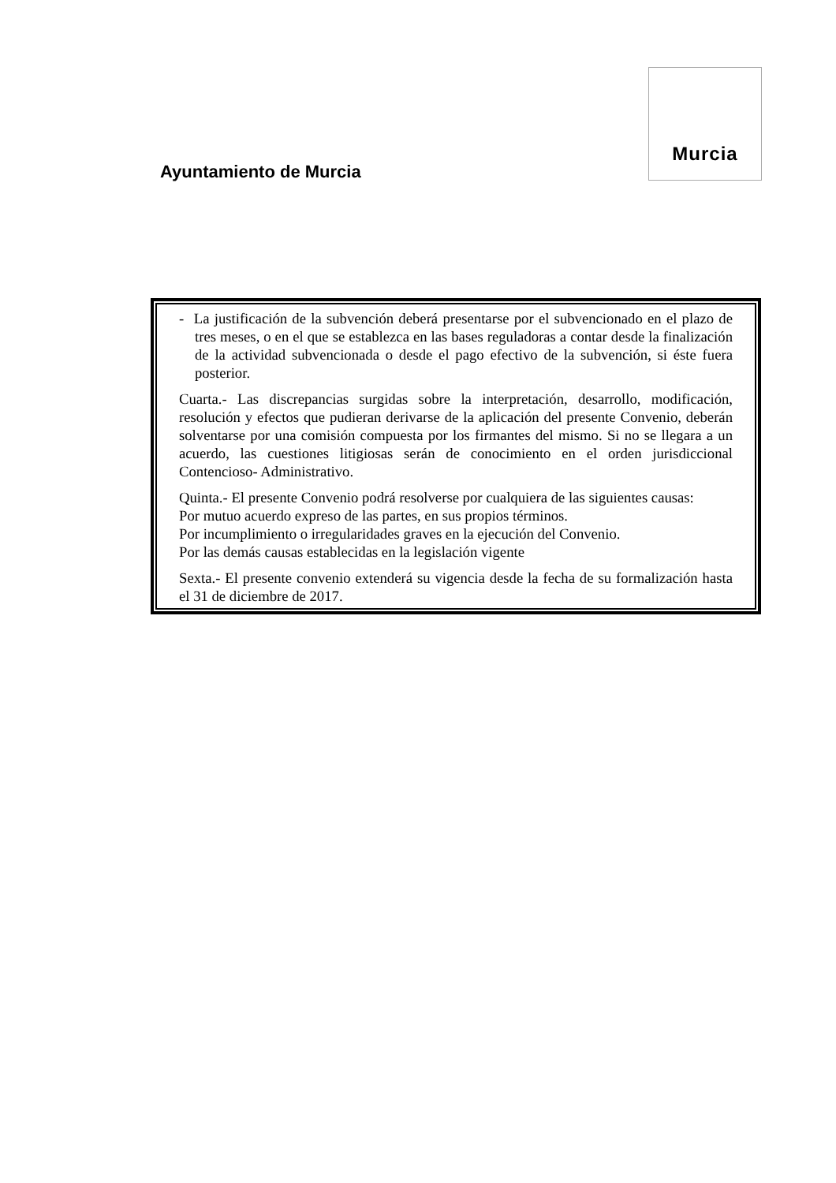Ayuntamiento de Murcia
Murcia
- La justificación de la subvención deberá presentarse por el subvencionado en el plazo de tres meses, o en el que se establezca en las bases reguladoras a contar desde la finalización de la actividad subvencionada o desde el pago efectivo de la subvención, si éste fuera posterior.
Cuarta.- Las discrepancias surgidas sobre la interpretación, desarrollo, modificación, resolución y efectos que pudieran derivarse de la aplicación del presente Convenio, deberán solventarse por una comisión compuesta por los firmantes del mismo. Si no se llegara a un acuerdo, las cuestiones litigiosas serán de conocimiento en el orden jurisdiccional Contencioso- Administrativo.
Quinta.- El presente Convenio podrá resolverse por cualquiera de las siguientes causas:
Por mutuo acuerdo expreso de las partes, en sus propios términos.
Por incumplimiento o irregularidades graves en la ejecución del Convenio.
Por las demás causas establecidas en la legislación vigente
Sexta.- El presente convenio extenderá su vigencia desde la fecha de su formalización hasta el 31 de diciembre de 2017.